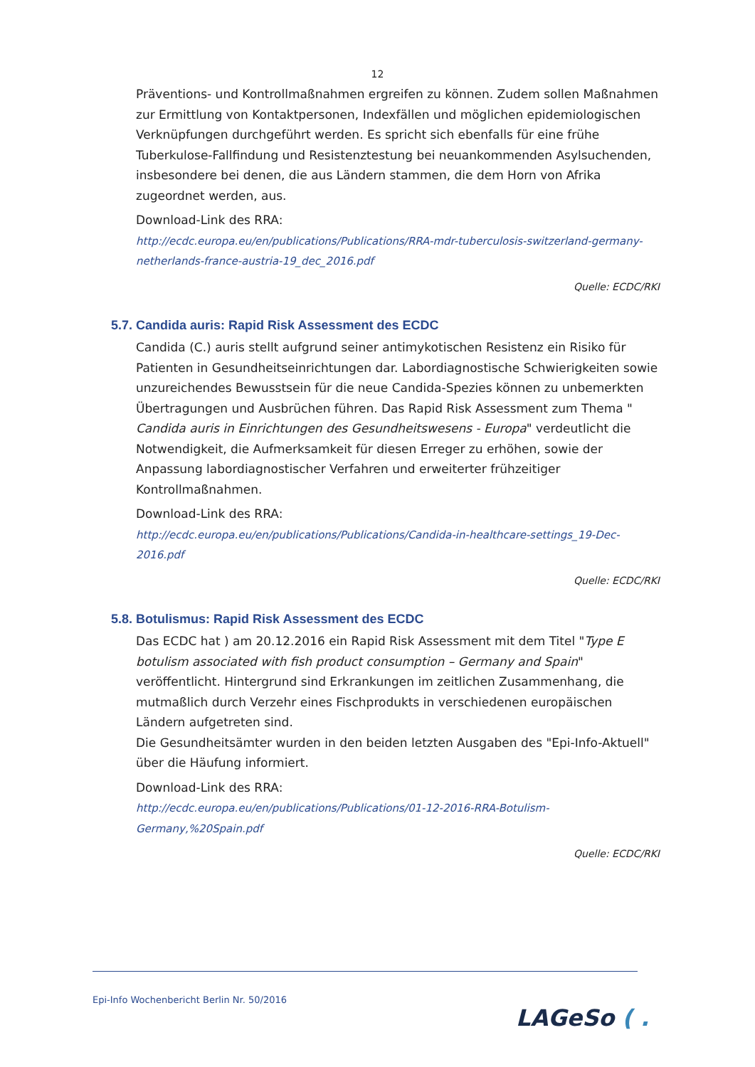12
Präventions- und Kontrollmaßnahmen ergreifen zu können. Zudem sollen Maßnahmen zur Ermittlung von Kontaktpersonen, Indexfällen und möglichen epidemiologischen Verknüpfungen durchgeführt werden. Es spricht sich ebenfalls für eine frühe Tuberkulose-Fallfindung und Resistenztestung bei neuankommenden Asylsuchenden, insbesondere bei denen, die aus Ländern stammen, die dem Horn von Afrika zugeordnet werden, aus.
Download-Link des RRA:
http://ecdc.europa.eu/en/publications/Publications/RRA-mdr-tuberculosis-switzerland-germany-netherlands-france-austria-19_dec_2016.pdf
Quelle: ECDC/RKI
5.7. Candida auris: Rapid Risk Assessment des ECDC
Candida (C.) auris stellt aufgrund seiner antimykotischen Resistenz ein Risiko für Patienten in Gesundheitseinrichtungen dar. Labordiagnostische Schwierigkeiten sowie unzureichendes Bewusstsein für die neue Candida-Spezies können zu unbemerkten Übertragungen und Ausbrüchen führen. Das Rapid Risk Assessment zum Thema " Candida auris in Einrichtungen des Gesundheitswesens - Europa" verdeutlicht die Notwendigkeit, die Aufmerksamkeit für diesen Erreger zu erhöhen, sowie der Anpassung labordiagnostischer Verfahren und erweiterter frühzeitiger Kontrollmaßnahmen.
Download-Link des RRA:
http://ecdc.europa.eu/en/publications/Publications/Candida-in-healthcare-settings_19-Dec-2016.pdf
Quelle: ECDC/RKI
5.8. Botulismus: Rapid Risk Assessment des ECDC
Das ECDC hat ) am 20.12.2016 ein Rapid Risk Assessment mit dem Titel "Type E botulism associated with fish product consumption – Germany and Spain" veröffentlicht. Hintergrund sind Erkrankungen im zeitlichen Zusammenhang, die mutmaßlich durch Verzehr eines Fischprodukts in verschiedenen europäischen Ländern aufgetreten sind.
Die Gesundheitsämter wurden in den beiden letzten Ausgaben des "Epi-Info-Aktuell" über die Häufung informiert.
Download-Link des RRA:
http://ecdc.europa.eu/en/publications/Publications/01-12-2016-RRA-Botulism-Germany,%20Spain.pdf
Quelle: ECDC/RKI
Epi-Info Wochenbericht Berlin Nr. 50/2016
LAGeSo ( .